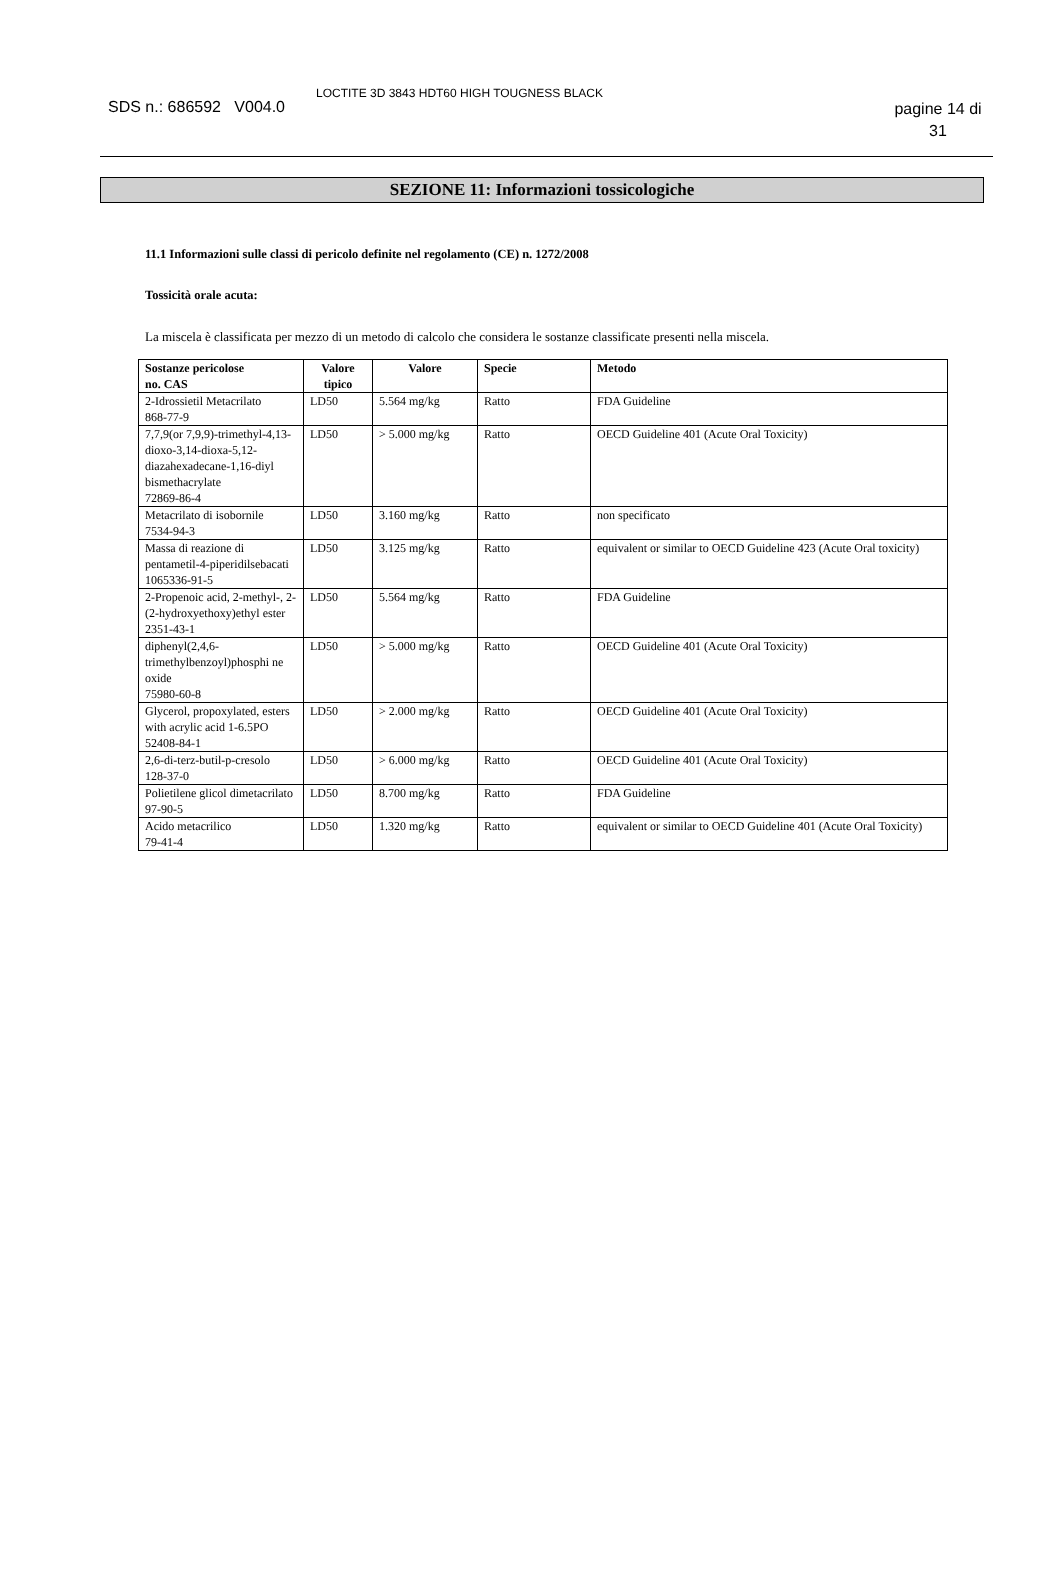SDS n.: 686592 V004.0
LOCTITE 3D 3843 HDT60 HIGH TOUGNESS BLACK
pagine 14 di 31
SEZIONE 11: Informazioni tossicologiche
11.1 Informazioni sulle classi di pericolo definite nel regolamento (CE) n. 1272/2008
Tossicità orale acuta:
La miscela è classificata per mezzo di un metodo di calcolo che considera le sostanze classificate presenti nella miscela.
| Sostanze pericolose no. CAS | Valore tipico | Valore | Specie | Metodo |
| --- | --- | --- | --- | --- |
| 2-Idrossietil Metacrilato 868-77-9 | LD50 | 5.564 mg/kg | Ratto | FDA Guideline |
| 7,7,9(or 7,9,9)-trimethyl-4,13-dioxo-3,14-dioxa-5,12-diazahexadecane-1,16-diyl bismethacrylate 72869-86-4 | LD50 | > 5.000 mg/kg | Ratto | OECD Guideline 401 (Acute Oral Toxicity) |
| Metacrilato di isobornile 7534-94-3 | LD50 | 3.160 mg/kg | Ratto | non specificato |
| Massa di reazione di pentametil-4-piperidilsebacati 1065336-91-5 | LD50 | 3.125 mg/kg | Ratto | equivalent or similar to OECD Guideline 423 (Acute Oral toxicity) |
| 2-Propenoic acid, 2-methyl-, 2-(2-hydroxyethoxy)ethyl ester 2351-43-1 | LD50 | 5.564 mg/kg | Ratto | FDA Guideline |
| diphenyl(2,4,6-trimethylbenzoyl)phosphi ne oxide 75980-60-8 | LD50 | > 5.000 mg/kg | Ratto | OECD Guideline 401 (Acute Oral Toxicity) |
| Glycerol, propoxylated, esters with acrylic acid 1-6.5PO 52408-84-1 | LD50 | > 2.000 mg/kg | Ratto | OECD Guideline 401 (Acute Oral Toxicity) |
| 2,6-di-terz-butil-p-cresolo 128-37-0 | LD50 | > 6.000 mg/kg | Ratto | OECD Guideline 401 (Acute Oral Toxicity) |
| Polietilene glicol dimetacrilato 97-90-5 | LD50 | 8.700 mg/kg | Ratto | FDA Guideline |
| Acido metacrilico 79-41-4 | LD50 | 1.320 mg/kg | Ratto | equivalent or similar to OECD Guideline 401 (Acute Oral Toxicity) |